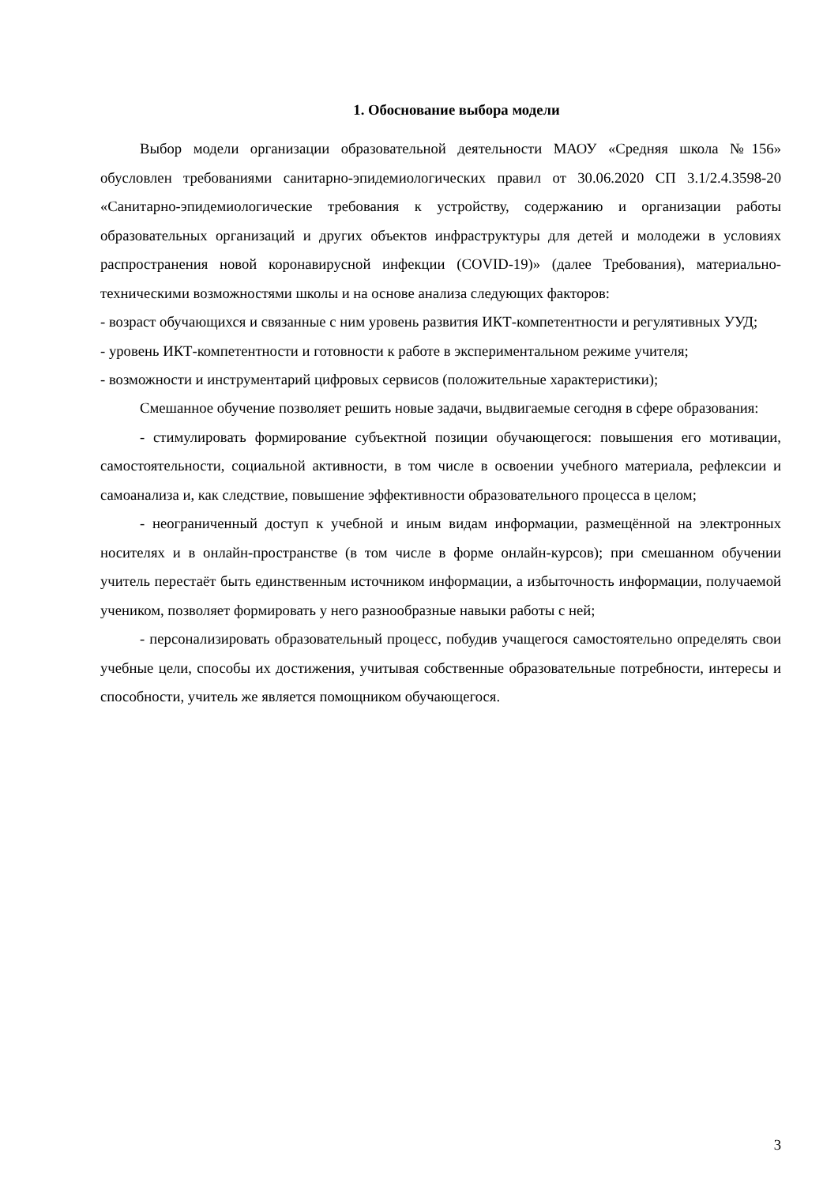1. Обоснование выбора модели
Выбор модели организации образовательной деятельности МАОУ «Средняя школа №156» обусловлен требованиями санитарно-эпидемиологических правил от 30.06.2020 СП 3.1/2.4.3598-20 «Санитарно-эпидемиологические требования к устройству, содержанию и организации работы образовательных организаций и других объектов инфраструктуры для детей и молодежи в условиях распространения новой коронавирусной инфекции (COVID-19)» (далее Требования), материально- техническими возможностями школы и на основе анализа следующих факторов:
- возраст обучающихся и связанные с ним уровень развития ИКТ-компетентности и регулятивных УУД;
- уровень ИКТ-компетентности и готовности к работе в экспериментальном режиме учителя;
- возможности и инструментарий цифровых сервисов (положительные характеристики);
Смешанное обучение позволяет решить новые задачи, выдвигаемые сегодня в сфере образования:
- стимулировать формирование субъектной позиции обучающегося: повышения его мотивации, самостоятельности, социальной активности, в том числе в освоении учебного материала, рефлексии и самоанализа и, как следствие, повышение эффективности образовательного процесса в целом;
- неограниченный доступ к учебной и иным видам информации, размещённой на электронных носителях и в онлайн-пространстве (в том числе в форме онлайн-курсов); при смешанном обучении учитель перестаёт быть единственным источником информации, а избыточность информации, получаемой учеником, позволяет формировать у него разнообразные навыки работы с ней;
- персонализировать образовательный процесс, побудив учащегося самостоятельно определять свои учебные цели, способы их достижения, учитывая собственные образовательные потребности, интересы и способности, учитель же является помощником обучающегося.
3